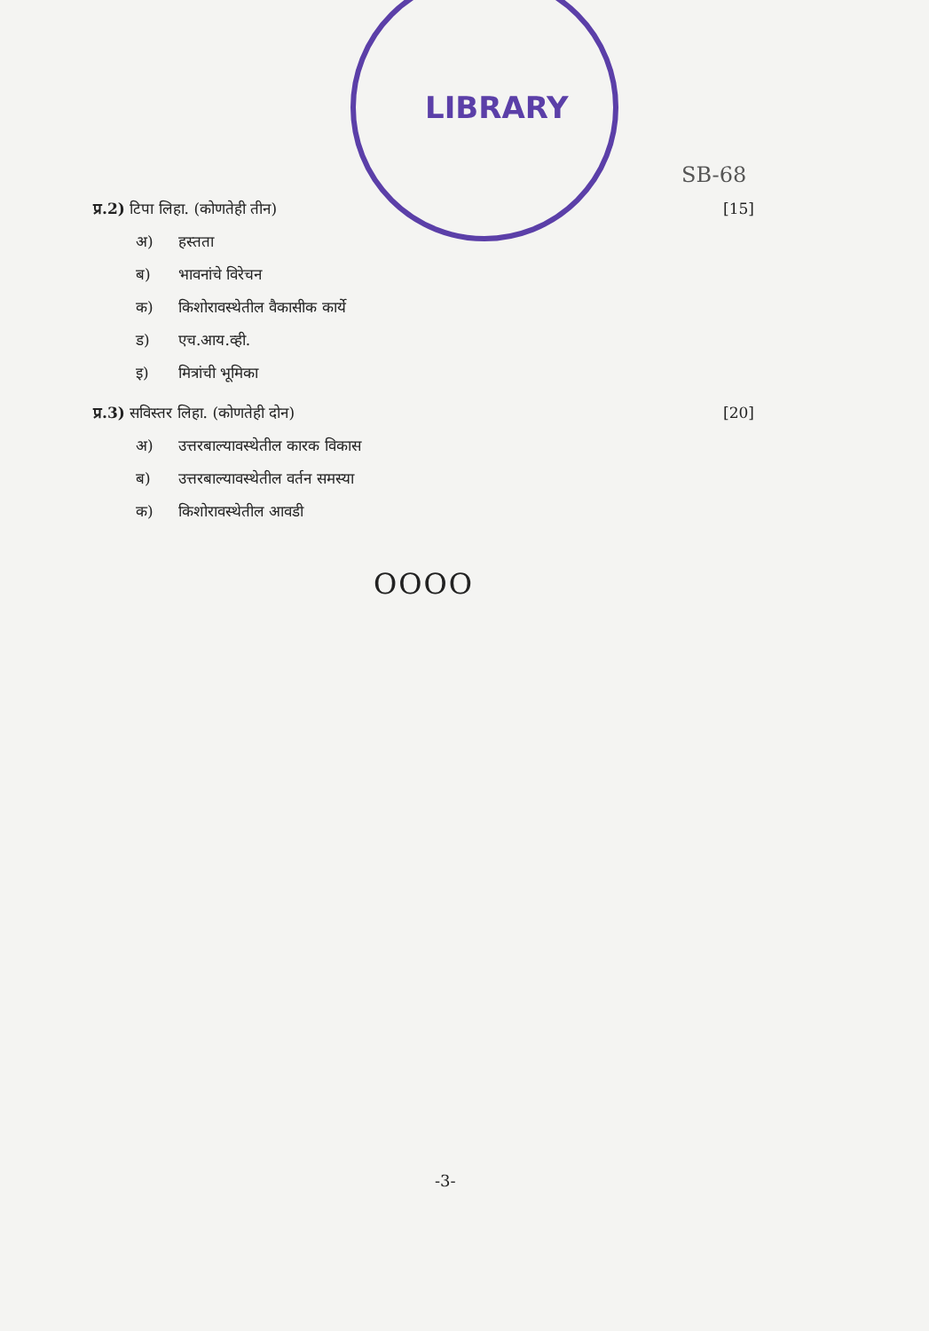LIBRARY
SB-68
प्र.2) टिपा लिहा. (कोणतेही तीन)
[15]
अ) हस्तता
ब) भावनांचे विरेचन
क) किशोरावस्थेतील वैकासीक कार्ये
ड) एच.आय.व्ही.
इ) मित्रांची भूमिका
प्र.3) सविस्तर लिहा. (कोणतेही दोन)
[20]
अ) उत्तरबाल्यावस्थेतील कारक विकास
ब) उत्तरबाल्यावस्थेतील वर्तन समस्या
क) किशोरावस्थेतील आवडी
OOOO
-3-